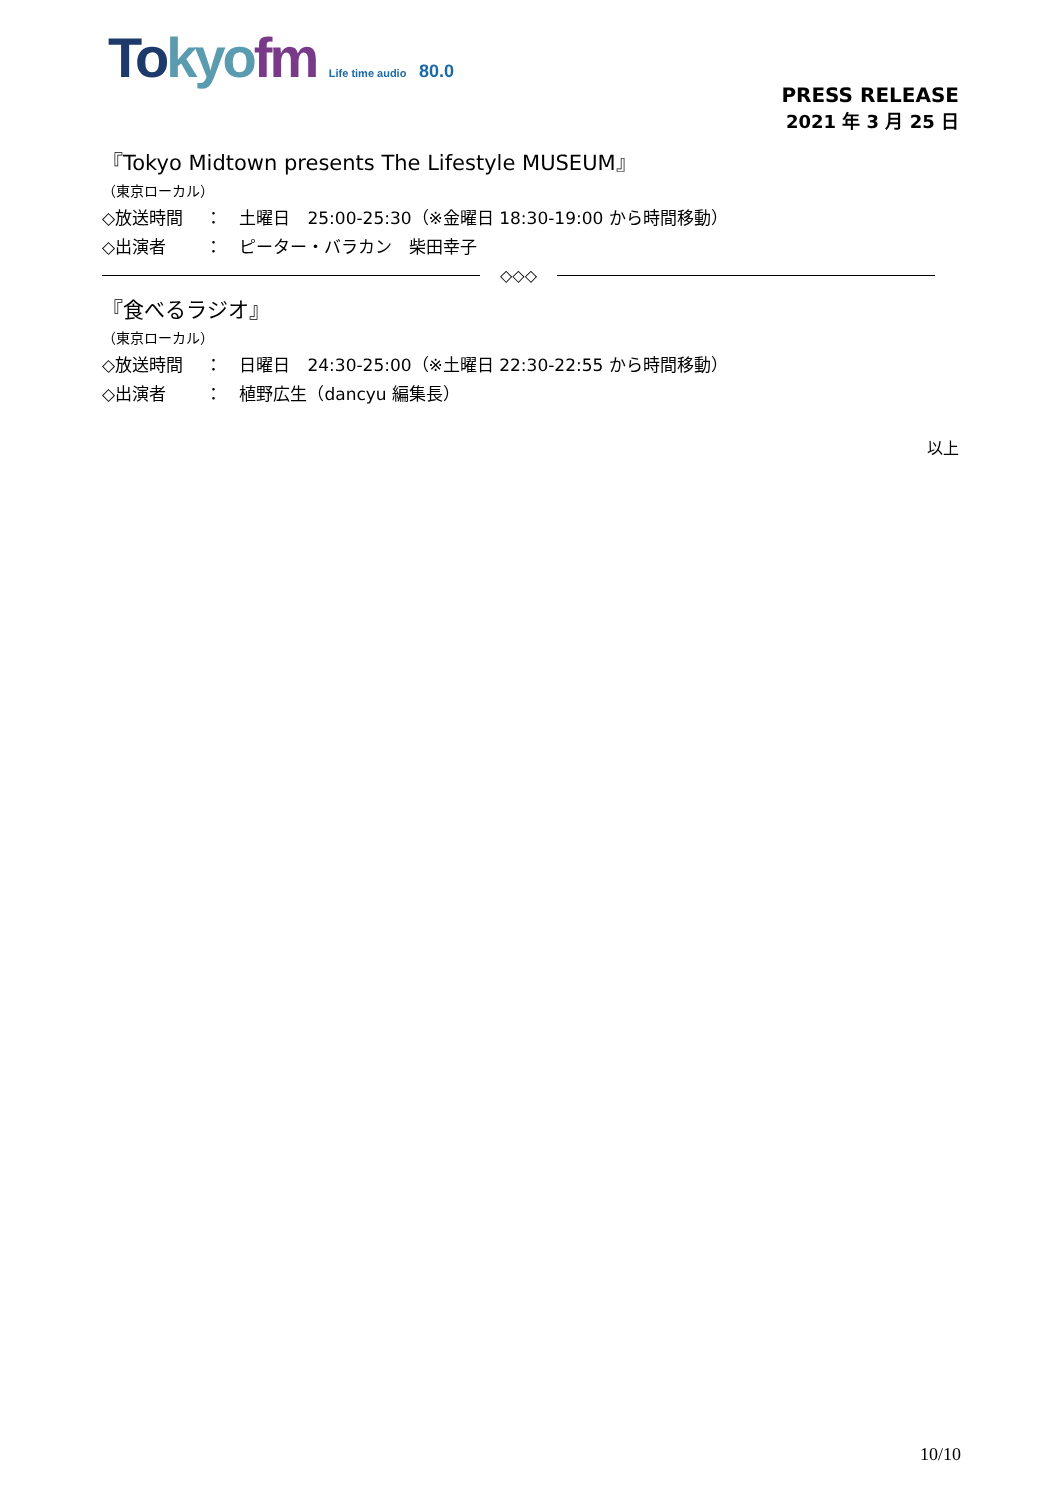To kyo fm Life time audio 80.0
PRESS RELEASE
2021 年 3 月 25 日
『Tokyo Midtown presents The Lifestyle MUSEUM』
（東京ローカル）
◇放送時間　 ：　土曜日　25:00-25:30（※金曜日 18:30-19:00 から時間移動）
◇出演者　　 ：　ピーター・バラカン　柴田幸子
◇◇◇
『食べるラジオ』
（東京ローカル）
◇放送時間　 ：　日曜日　24:30-25:00（※土曜日 22:30-22:55 から時間移動）
◇出演者　　 ：　植野広生（dancyu 編集長）
以上
10/10